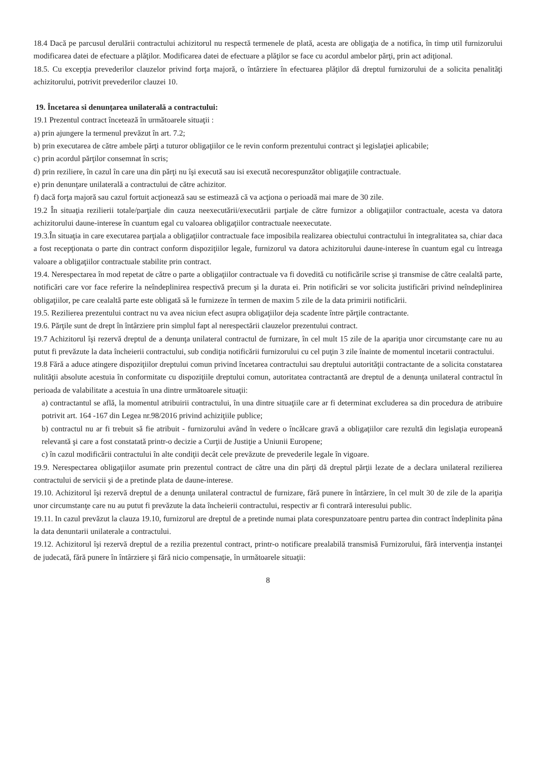18.4 Dacă pe parcusul derulării contractului achizitorul nu respectă termenele de plată, acesta are obligaţia de a notifica, în timp util furnizorului modificarea datei de efectuare a plăţilor. Modificarea datei de efectuare a plăţilor se face cu acordul ambelor părţi, prin act adiţional.
18.5. Cu excepţia prevederilor clauzelor privind forţa majoră, o întârziere în efectuarea plăţilor dă dreptul furnizorului de a solicita penalităţi achizitorului, potrivit prevederilor clauzei 10.
19. Încetarea si denunţarea unilaterală a contractului:
19.1 Prezentul contract încetează în următoarele situaţii :
a) prin ajungere la termenul prevăzut în art. 7.2;
b) prin executarea de către ambele părţi a tuturor obligaţiilor ce le revin conform prezentului contract şi legislaţiei aplicabile;
c) prin acordul părţilor consemnat în scris;
d) prin reziliere, în cazul în care una din părţi nu îşi execută sau isi execută necorespunzător obligaţiile contractuale.
e) prin denunţare unilaterală a contractului de către achizitor.
f) dacă forţa majoră sau cazul fortuit acţionează sau se estimează că va acţiona o perioadă mai mare de 30 zile.
19.2 În situaţia rezilierii totale/parţiale din cauza neexecutării/executării parţiale de către furnizor a obligaţiilor contractuale, acesta va datora achizitorului daune-interese în cuantum egal cu valoarea obligaţiilor contractuale neexecutate.
19.3.În situaţia in care executarea parţiala a obligaţiilor contractuale face imposibila realizarea obiectului contractului în integralitatea sa, chiar daca a fost recepţionata o parte din contract conform dispoziţiilor legale, furnizorul va datora achizitorului daune-interese în cuantum egal cu întreaga valoare a obligaţiilor contractuale stabilite prin contract.
19.4. Nerespectarea în mod repetat de către o parte a obligaţiilor contractuale va fi dovedită cu notificările scrise şi transmise de către cealaltă parte, notificări care vor face referire la neîndeplinirea respectivă precum şi la durata ei. Prin notificări se vor solicita justificări privind neîndeplinirea obligaţiilor, pe care cealaltă parte este obligată să le furnizeze în termen de maxim 5 zile de la data primirii notificării.
19.5. Rezilierea prezentului contract nu va avea niciun efect asupra obligaţiilor deja scadente între părţile contractante.
19.6. Părţile sunt de drept în întârziere prin simplul fapt al nerespectării clauzelor prezentului contract.
19.7 Achizitorul îşi rezervă dreptul de a denunţa unilateral contractul de furnizare, în cel mult 15 zile de la apariţia unor circumstanţe care nu au putut fi prevăzute la data încheierii contractului, sub condiţia notificării furnizorului cu cel puţin 3 zile înainte de momentul incetarii contractului.
19.8 Fără a aduce atingere dispoziţiilor dreptului comun privind încetarea contractului sau dreptului autorităţii contractante de a solicita constatarea nulităţii absolute acestuia în conformitate cu dispoziţiile dreptului comun, autoritatea contractantă are dreptul de a denunţa unilateral contractul în perioada de valabilitate a acestuia în una dintre următoarele situaţii:
a) contractantul se află, la momentul atribuirii contractului, în una dintre situaţiile care ar fi determinat excluderea sa din procedura de atribuire potrivit art. 164 -167 din Legea nr.98/2016 privind achiziţiile publice;
b) contractul nu ar fi trebuit să fie atribuit - furnizorului având în vedere o încălcare gravă a obligaţiilor care rezultă din legislaţia europeană relevantă şi care a fost constatată printr-o decizie a Curţii de Justiţie a Uniunii Europene;
c) în cazul modificării contractului în alte condiţii decât cele prevăzute de prevederile legale în vigoare.
19.9. Nerespectarea obligaţiilor asumate prin prezentul contract de către una din părţi dă dreptul părţii lezate de a declara unilateral rezilierea contractului de servicii şi de a pretinde plata de daune-interese.
19.10. Achizitorul îşi rezervă dreptul de a denunţa unilateral contractul de furnizare, fără punere în întârziere, în cel mult 30 de zile de la apariţia unor circumstanţe care nu au putut fi prevăzute la data încheierii contractului, respectiv ar fi contrară interesului public.
19.11. In cazul prevăzut la clauza 19.10, furnizorul are dreptul de a pretinde numai plata corespunzatoare pentru partea din contract îndeplinita pâna la data denuntarii unilaterale a contractului.
19.12. Achizitorul îşi rezervă dreptul de a rezilia prezentul contract, printr-o notificare prealabilă transmisă Furnizorului, fără intervenţia instanţei de judecată, fără punere în întârziere şi fără nicio compensaţie, în următoarele situaţii:
8